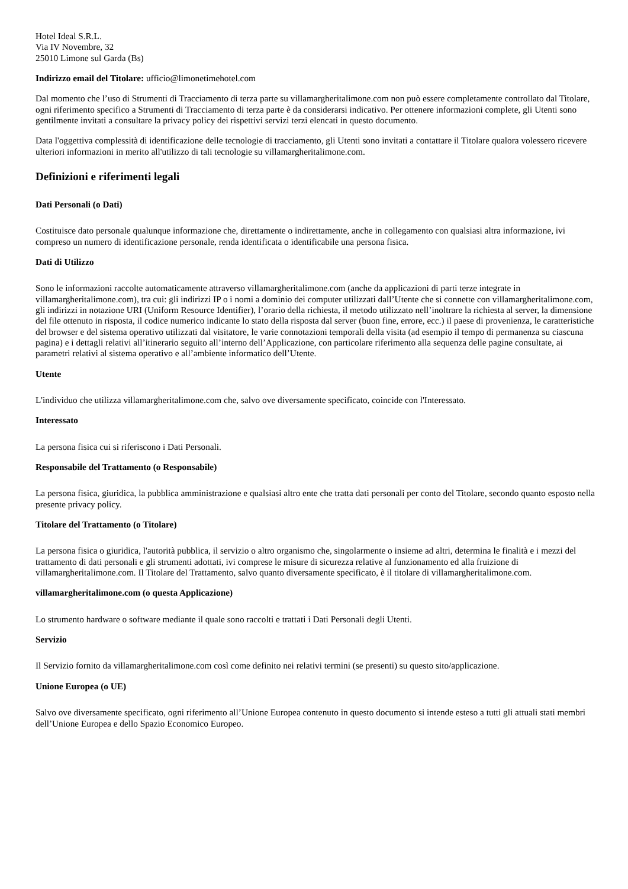Hotel Ideal S.R.L.
Via IV Novembre, 32
25010 Limone sul Garda (Bs)
Indirizzo email del Titolare: ufficio@limonetimehotel.com
Dal momento che l’uso di Strumenti di Tracciamento di terza parte su villamargheritalimone.com non può essere completamente controllato dal Titolare, ogni riferimento specifico a Strumenti di Tracciamento di terza parte è da considerarsi indicativo. Per ottenere informazioni complete, gli Utenti sono gentilmente invitati a consultare la privacy policy dei rispettivi servizi terzi elencati in questo documento.
Data l'oggettiva complessità di identificazione delle tecnologie di tracciamento, gli Utenti sono invitati a contattare il Titolare qualora volessero ricevere ulteriori informazioni in merito all'utilizzo di tali tecnologie su villamargheritalimone.com.
Definizioni e riferimenti legali
Dati Personali (o Dati)
Costituisce dato personale qualunque informazione che, direttamente o indirettamente, anche in collegamento con qualsiasi altra informazione, ivi compreso un numero di identificazione personale, renda identificata o identificabile una persona fisica.
Dati di Utilizzo
Sono le informazioni raccolte automaticamente attraverso villamargheritalimone.com (anche da applicazioni di parti terze integrate in villamargheritalimone.com), tra cui: gli indirizzi IP o i nomi a dominio dei computer utilizzati dall’Utente che si connette con villamargheritalimone.com, gli indirizzi in notazione URI (Uniform Resource Identifier), l’orario della richiesta, il metodo utilizzato nell’inoltrare la richiesta al server, la dimensione del file ottenuto in risposta, il codice numerico indicante lo stato della risposta dal server (buon fine, errore, ecc.) il paese di provenienza, le caratteristiche del browser e del sistema operativo utilizzati dal visitatore, le varie connotazioni temporali della visita (ad esempio il tempo di permanenza su ciascuna pagina) e i dettagli relativi all’itinerario seguito all’interno dell’Applicazione, con particolare riferimento alla sequenza delle pagine consultate, ai parametri relativi al sistema operativo e all’ambiente informatico dell’Utente.
Utente
L'individuo che utilizza villamargheritalimone.com che, salvo ove diversamente specificato, coincide con l'Interessato.
Interessato
La persona fisica cui si riferiscono i Dati Personali.
Responsabile del Trattamento (o Responsabile)
La persona fisica, giuridica, la pubblica amministrazione e qualsiasi altro ente che tratta dati personali per conto del Titolare, secondo quanto esposto nella presente privacy policy.
Titolare del Trattamento (o Titolare)
La persona fisica o giuridica, l'autorità pubblica, il servizio o altro organismo che, singolarmente o insieme ad altri, determina le finalità e i mezzi del trattamento di dati personali e gli strumenti adottati, ivi comprese le misure di sicurezza relative al funzionamento ed alla fruizione di villamargheritalimone.com. Il Titolare del Trattamento, salvo quanto diversamente specificato, è il titolare di villamargheritalimone.com.
villamargheritalimone.com (o questa Applicazione)
Lo strumento hardware o software mediante il quale sono raccolti e trattati i Dati Personali degli Utenti.
Servizio
Il Servizio fornito da villamargheritalimone.com così come definito nei relativi termini (se presenti) su questo sito/applicazione.
Unione Europea (o UE)
Salvo ove diversamente specificato, ogni riferimento all’Unione Europea contenuto in questo documento si intende esteso a tutti gli attuali stati membri dell’Unione Europea e dello Spazio Economico Europeo.